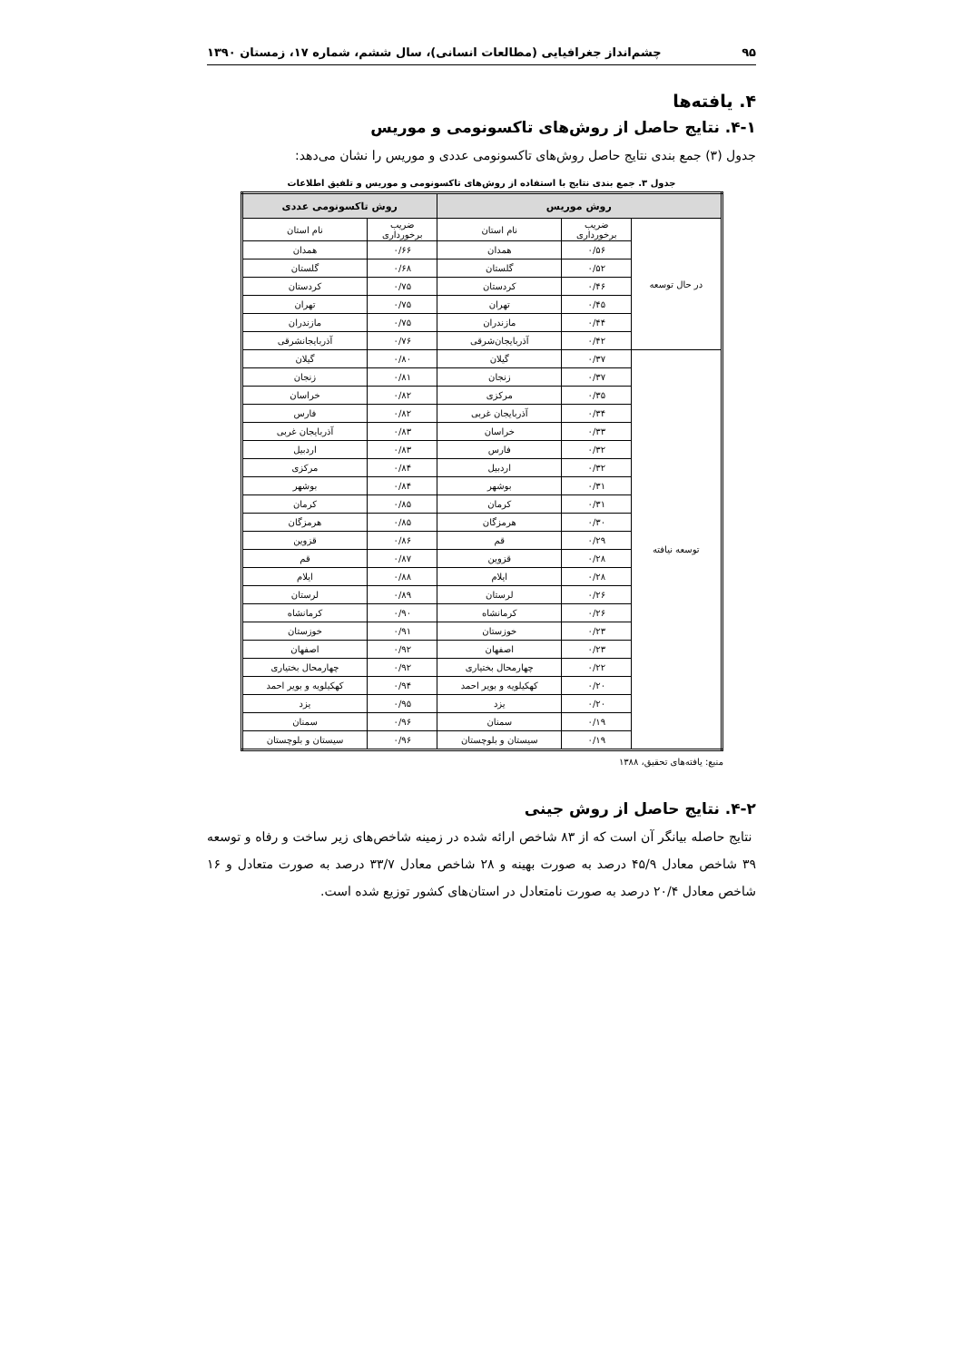۹۵ چشم‌انداز جغرافیایی (مطالعات انسانی)، سال ششم، شماره ۱۷، زمستان ۱۳۹۰
۴. یافته‌ها
۴-۱. نتایج حاصل از روش‌های تاکسونومی و موریس
جدول (۳) جمع بندی نتایج حاصل روش‌های تاکسونومی عددی و موریس را نشان می‌دهد:
جدول ۳. جمع بندی نتایج با استفاده از روش‌های تاکسونومی و موریس و تلفیق اطلاعات
| روش موریس | | | روش تاکسونومی عددی | |
| --- | --- | --- | --- | --- |
| در حال توسعه | ضریب برخورداری | نام استان | ضریب برخورداری | نام استان |
| | ۰/۵۶ | همدان | ۰/۶۶ | همدان |
| | ۰/۵۲ | گلستان | ۰/۶۸ | گلستان |
| | ۰/۴۶ | کردستان | ۰/۷۵ | کردستان |
| | ۰/۴۵ | تهران | ۰/۷۵ | تهران |
| | ۰/۴۴ | مازندران | ۰/۷۵ | مازندران |
| | ۰/۴۲ | آذربایجان‌شرقی | ۰/۷۶ | آذربایجانشرقی |
| توسعه نیافته | ۰/۳۷ | گیلان | ۰/۸۰ | گیلان |
| | ۰/۳۷ | زنجان | ۰/۸۱ | زنجان |
| | ۰/۳۵ | مرکزی | ۰/۸۲ | خراسان |
| | ۰/۳۴ | آذربایجان غربی | ۰/۸۲ | فارس |
| | ۰/۳۳ | خراسان | ۰/۸۳ | آذربایجان غربی |
| | ۰/۳۲ | فارس | ۰/۸۳ | اردبیل |
| | ۰/۳۲ | اردبیل | ۰/۸۴ | مرکزی |
| | ۰/۳۱ | بوشهر | ۰/۸۴ | بوشهر |
| | ۰/۳۱ | کرمان | ۰/۸۵ | کرمان |
| | ۰/۳۰ | هرمزگان | ۰/۸۵ | هرمزگان |
| | ۰/۲۹ | قم | ۰/۸۶ | قزوین |
| | ۰/۲۸ | قزوین | ۰/۸۷ | قم |
| | ۰/۲۸ | ایلام | ۰/۸۸ | ایلام |
| | ۰/۲۶ | لرستان | ۰/۸۹ | لرستان |
| | ۰/۲۶ | کرمانشاه | ۰/۹۰ | کرمانشاه |
| | ۰/۲۳ | خوزستان | ۰/۹۱ | خوزستان |
| | ۰/۲۳ | اصفهان | ۰/۹۲ | اصفهان |
| | ۰/۲۲ | چهارمحال بختیاری | ۰/۹۲ | چهارمحال بختیاری |
| | ۰/۲۰ | کهکیلویه و بویر احمد | ۰/۹۴ | کهکیلویه و بویر احمد |
| | ۰/۲۰ | یزد | ۰/۹۵ | یزد |
| | ۰/۱۹ | سمنان | ۰/۹۶ | سمنان |
| | ۰/۱۹ | سیستان و بلوچستان | ۰/۹۶ | سیستان و بلوچستان |
منبع: یافته‌های تحقیق، ۱۳۸۸
۴-۲. نتایج حاصل از روش جینی
نتایج حاصله بیانگر آن است که از ۸۳ شاخص ارائه شده در زمینه شاخص‌های زیر ساخت و رفاه و توسعه ۳۹ شاخص معادل ۴۵/۹ درصد به صورت بهینه و ۲۸ شاخص معادل ۳۳/۷ درصد به صورت متعادل و ۱۶ شاخص معادل ۲۰/۴ درصد به صورت نامتعادل در استان‌های کشور توزیع شده است.